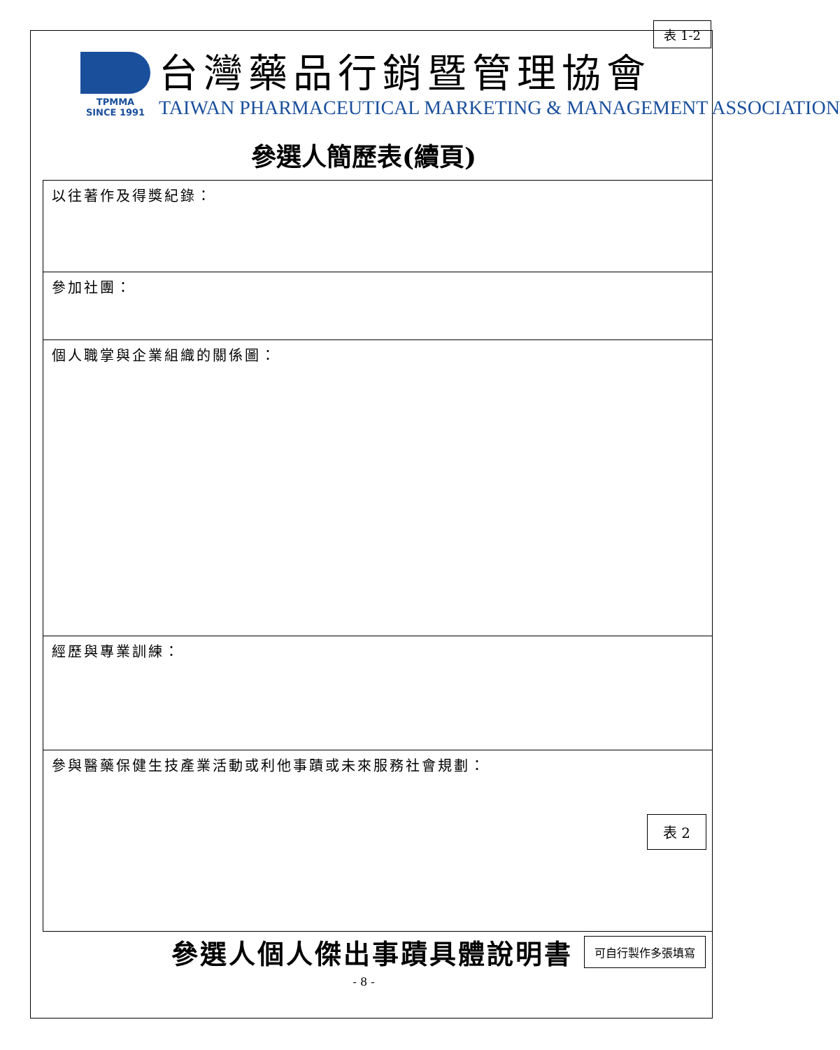表 1-2
TPMMA
SINCE 1991
台灣藥品行銷暨管理協會
TAIWAN PHARMACEUTICAL MARKETING & MANAGEMENT ASSOCIATION
參選人簡歷表(續頁)
| 以往著作及得獎紀錄： |
| 參加社團： |
| 個人職掌與企業組織的關係圖： |
| 經歷與專業訓練： |
| 參與醫藥保健生技產業活動或利他事蹟或未來服務社會規劃： |
表 2
參選人個人傑出事蹟具體說明書
可自行製作多張填寫
- 8 -